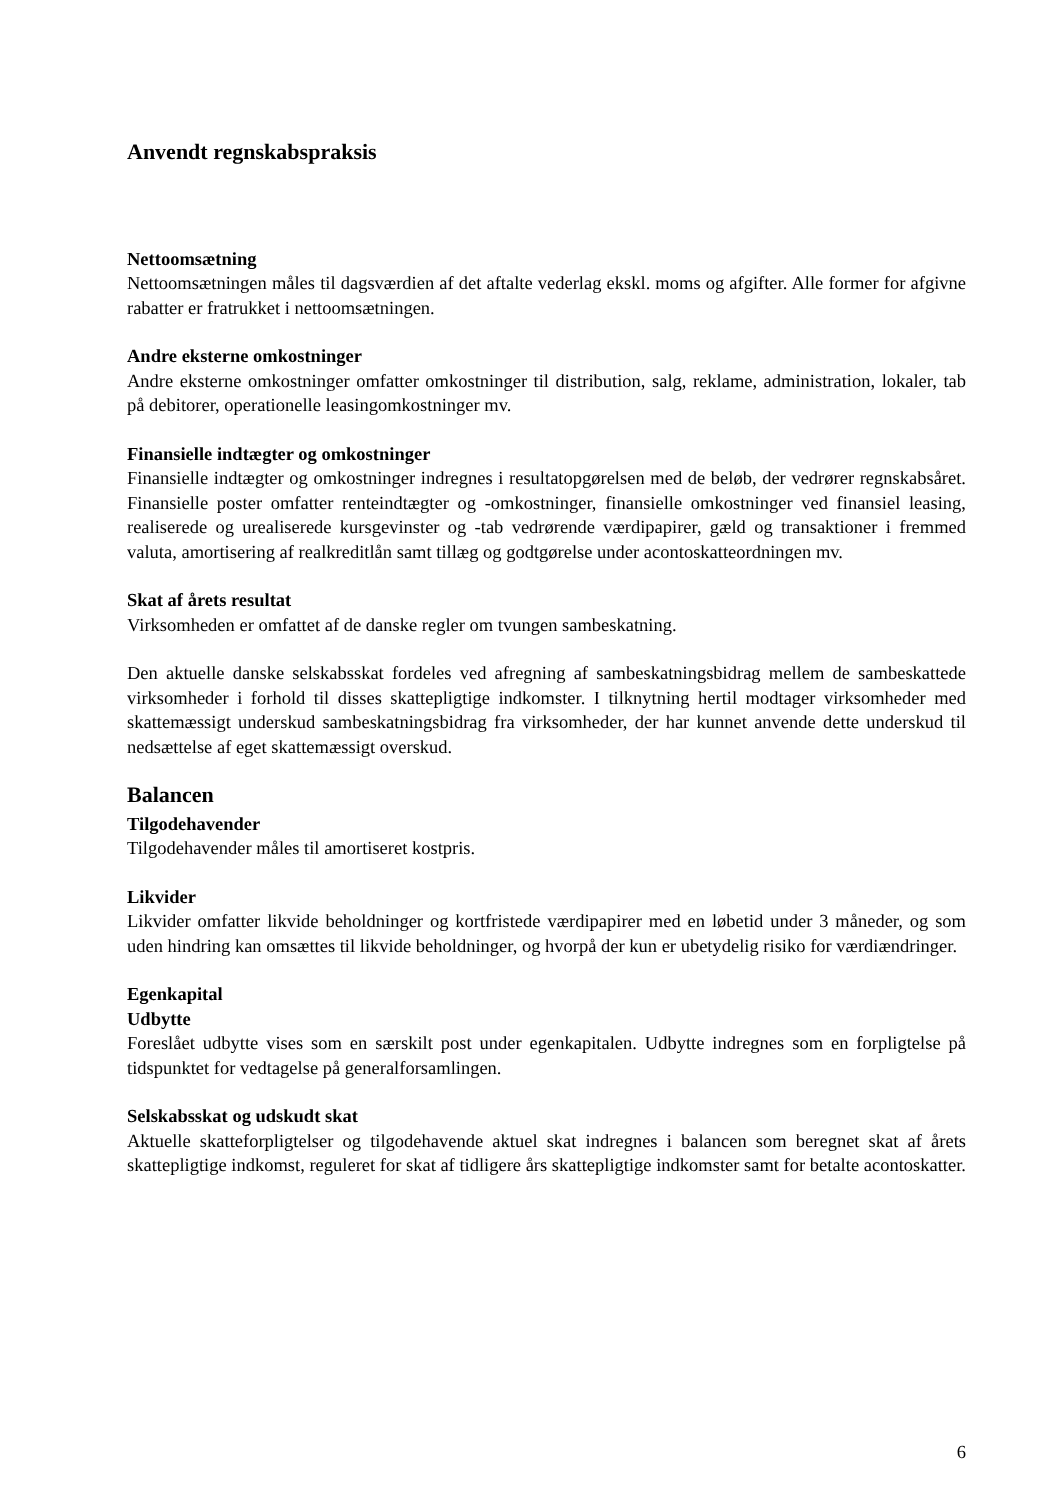Anvendt regnskabspraksis
Nettoomsætning
Nettoomsætningen måles til dagsværdien af det aftalte vederlag ekskl. moms og afgifter. Alle former for afgivne rabatter er fratrukket i nettoomsætningen.
Andre eksterne omkostninger
Andre eksterne omkostninger omfatter omkostninger til distribution, salg, reklame, administration, lokaler, tab på debitorer, operationelle leasingomkostninger mv.
Finansielle indtægter og omkostninger
Finansielle indtægter og omkostninger indregnes i resultatopgørelsen med de beløb, der vedrører regnskabsåret. Finansielle poster omfatter renteindtægter og -omkostninger, finansielle omkostninger ved finansiel leasing, realiserede og urealiserede kursgevinster og -tab vedrørende værdipapirer, gæld og transaktioner i fremmed valuta, amortisering af realkreditlån samt tillæg og godtgørelse under acontoskatteordningen mv.
Skat af årets resultat
Virksomheden er omfattet af de danske regler om tvungen sambeskatning.
Den aktuelle danske selskabsskat fordeles ved afregning af sambeskatningsbidrag mellem de sambeskattede virksomheder i forhold til disses skattepligtige indkomster. I tilknytning hertil modtager virksomheder med skattemæssigt underskud sambeskatningsbidrag fra virksomheder, der har kunnet anvende dette underskud til nedsættelse af eget skattemæssigt overskud.
Balancen
Tilgodehavender
Tilgodehavender måles til amortiseret kostpris.
Likvider
Likvider omfatter likvide beholdninger og kortfristede værdipapirer med en løbetid under 3 måneder, og som uden hindring kan omsættes til likvide beholdninger, og hvorpå der kun er ubetydelig risiko for værdiændringer.
Egenkapital
Udbytte
Foreslået udbytte vises som en særskilt post under egenkapitalen. Udbytte indregnes som en forpligtelse på tidspunktet for vedtagelse på generalforsamlingen.
Selskabsskat og udskudt skat
Aktuelle skatteforpligtelser og tilgodehavende aktuel skat indregnes i balancen som beregnet skat af årets skattepligtige indkomst, reguleret for skat af tidligere års skattepligtige indkomster samt for betalte acontoskatter.
6